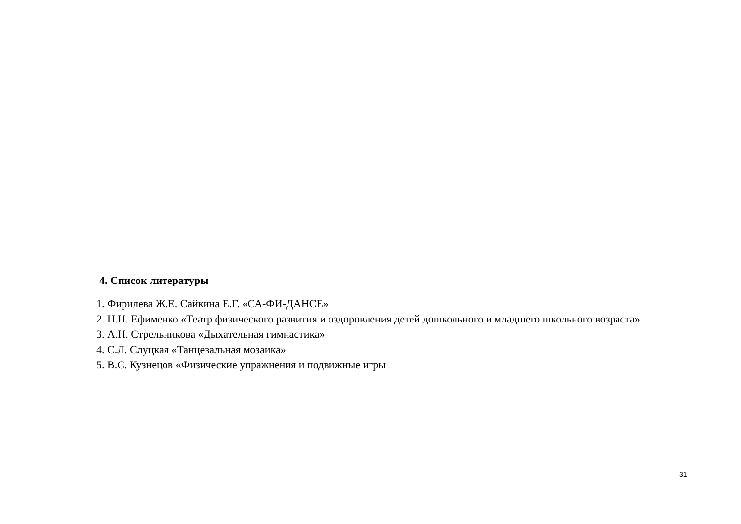4. Список литературы
1. Фирилева Ж.Е. Сайкина Е.Г. «СА-ФИ-ДАНСЕ»
2. Н.Н. Ефименко «Театр физического развития и оздоровления детей дошкольного и младшего школьного возраста»
3. А.Н. Стрельникова «Дыхательная гимнастика»
4. С.Л. Слуцкая «Танцевальная мозаика»
5. В.С. Кузнецов «Физические упражнения и подвижные игры
31